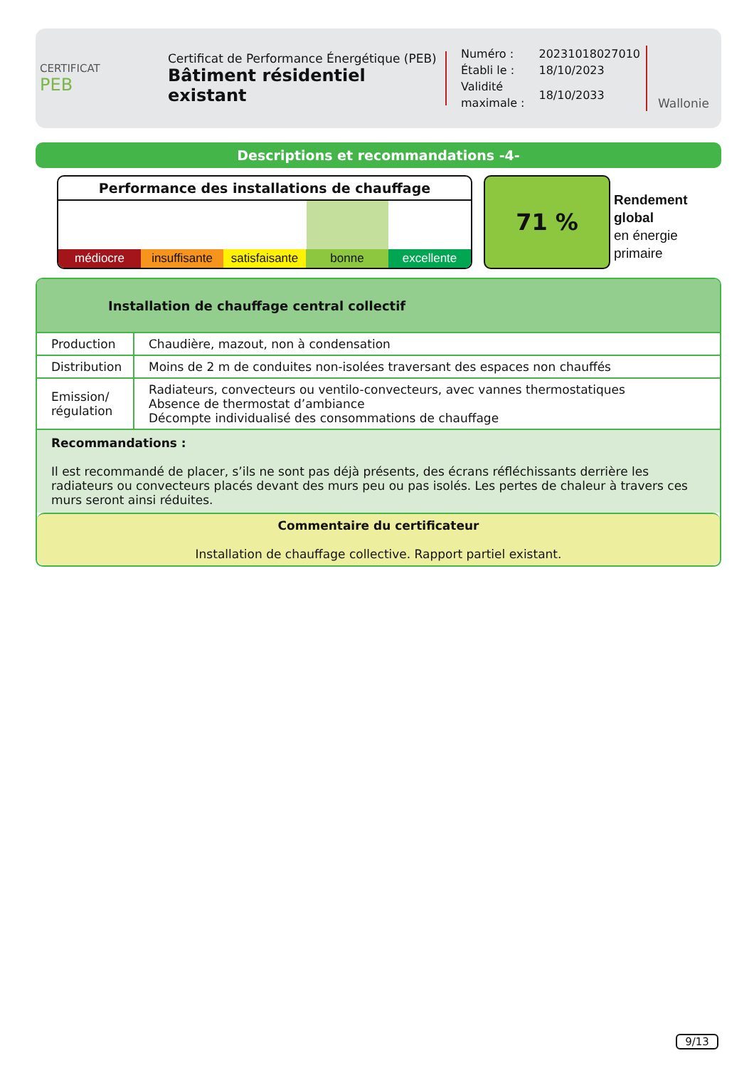CERTIFICAT
PEB
Certificat de Performance Énergétique (PEB)
Bâtiment résidentiel existant
| Numéro : | 20231018027010 |
| Établi le : | 18/10/2023 |
| Validité maximale : | 18/10/2033 |
Wallonie
Descriptions et recommandations -4-
Performance des installations de chauffage
médiocre insuffisante satisfaisante bonne excellente
71 %
Rendement
global
en énergie
primaire
Installation de chauffage central collectif
| Production | Chaudière, mazout, non à condensation |
| Distribution | Moins de 2 m de conduites non-isolées traversant des espaces non chauffés |
| Emission/ régulation | Radiateurs, convecteurs ou ventilo-convecteurs, avec vannes thermostatiques Absence de thermostat d’ambiance Décompte individualisé des consommations de chauffage |
Recommandations :
Il est recommandé de placer, s’ils ne sont pas déjà présents, des écrans réfléchissants derrière les radiateurs ou convecteurs placés devant des murs peu ou pas isolés. Les pertes de chaleur à travers ces murs seront ainsi réduites.
Commentaire du certificateur
Installation de chauffage collective. Rapport partiel existant.
9/13